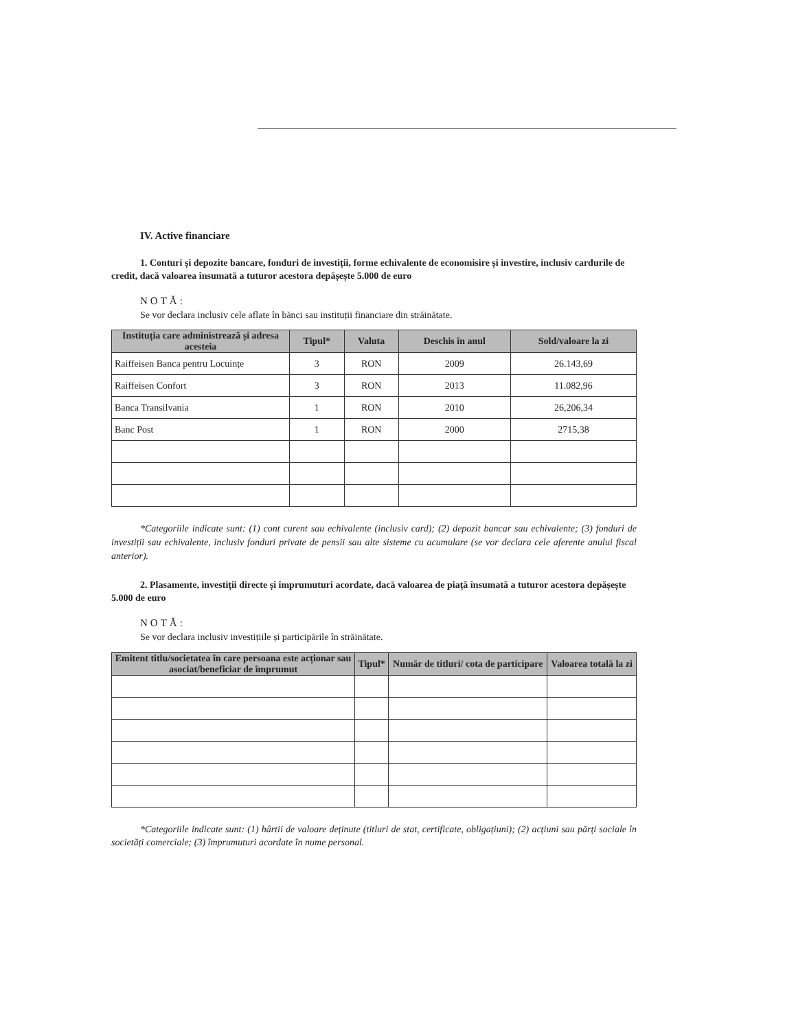IV. Active financiare
1. Conturi și depozite bancare, fonduri de investiții, forme echivalente de economisire și investire, inclusiv cardurile de credit, dacă valoarea însumată a tuturor acestora depășește 5.000 de euro
NOTĂ:
Se vor declara inclusiv cele aflate în bănci sau instituții financiare din străinătate.
| Instituția care administrează și adresa acesteia | Tipul* | Valuta | Deschis în anul | Sold/valoare la zi |
| --- | --- | --- | --- | --- |
| Raiffeisen Banca pentru Locuințe | 3 | RON | 2009 | 26.143,69 |
| Raiffeisen Confort | 3 | RON | 2013 | 11.082,96 |
| Banca Transilvania | 1 | RON | 2010 | 26,206,34 |
| Banc Post | 1 | RON | 2000 | 2715,38 |
*Categoriile indicate sunt: (1) cont curent sau echivalente (inclusiv card); (2) depozit bancar sau echivalente; (3) fonduri de investiții sau echivalente, inclusiv fonduri private de pensii sau alte sisteme cu acumulare (se vor declara cele aferente anului fiscal anterior).
2. Plasamente, investiții directe și împrumuturi acordate, dacă valoarea de piață însumată a tuturor acestora depășește 5.000 de euro
NOTĂ:
Se vor declara inclusiv investițiile și participările în străinătate.
| Emitent titlu/societatea în care persoana este acționar sau asociat/beneficiar de împrumut | Tipul* | Număr de titluri/ cota de participare | Valoarea totală la zi |
| --- | --- | --- | --- |
*Categoriile indicate sunt: (1) hârtii de valoare deținute (titluri de stat, certificate, obligațiuni); (2) acțiuni sau părți sociale în societăți comerciale; (3) împrumuturi acordate în nume personal.